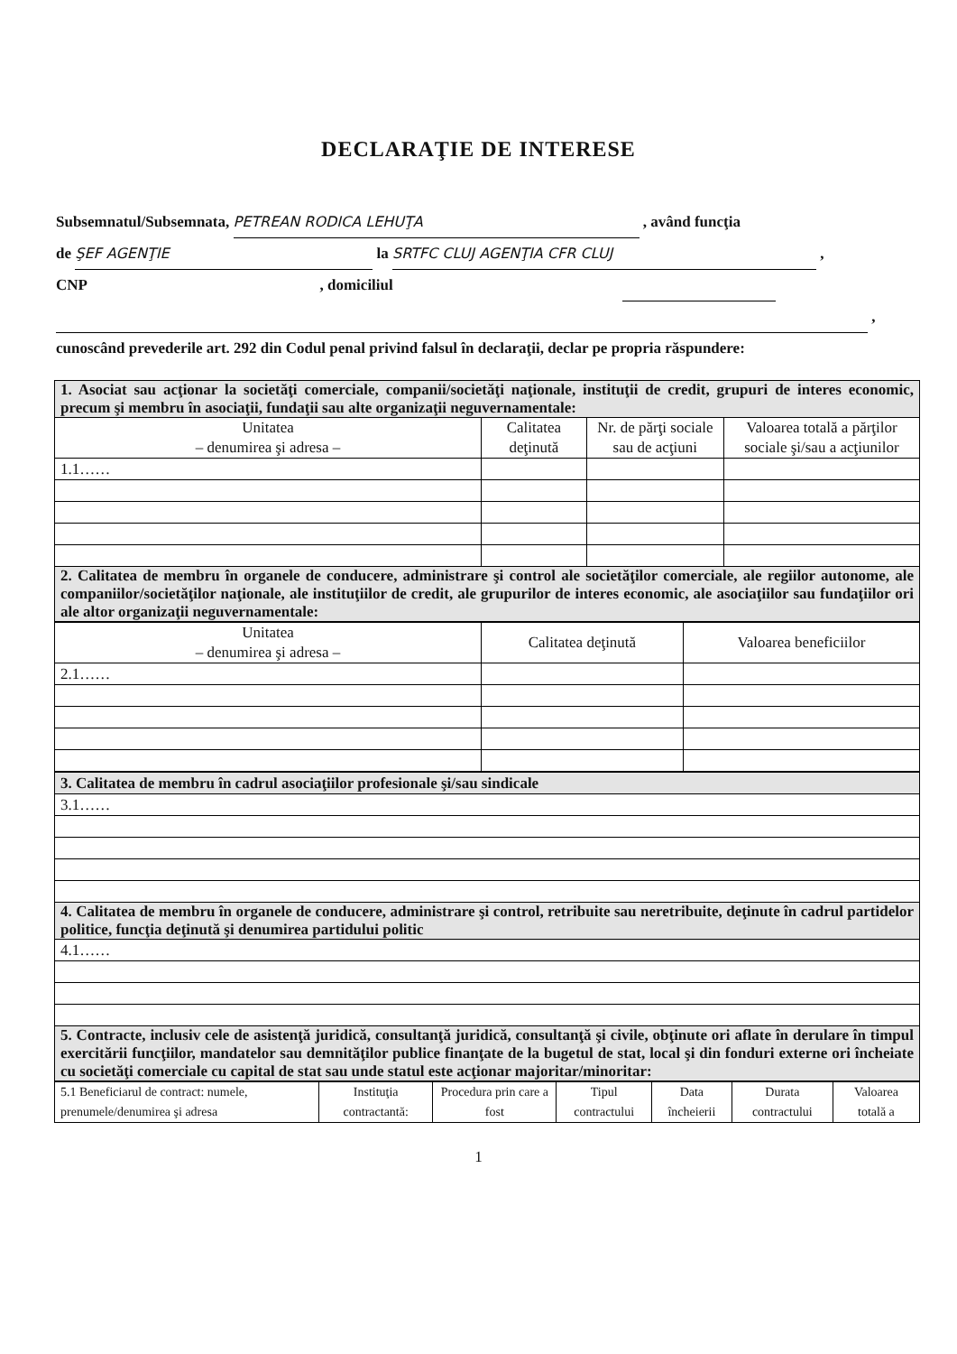DECLARAŢIE DE INTERESE
Subsemnatul/Subsemnata, PETREAN RODICA LEHUŢA , având funcţia
de ŞEF AGENŢIE la SRTFC CLUJ AGENŢIA CFR CLUJ ,
CNP , domiciliul
,
cunoscând prevederile art. 292 din Codul penal privind falsul în declaraţii, declar pe propria răspundere:
| 1. Asociat sau acţionar la societăţi comerciale, companii/societăţi naţionale, instituţii de credit, grupuri de interes economic, precum şi membru în asociaţii, fundaţii sau alte organizaţii neguvernamentale: | | | |
| Unitatea – denumirea şi adresa – | Calitatea deţinută | Nr. de părţi sociale sau de acţiuni | Valoarea totală a părţilor sociale şi/sau a acţiunilor |
| 1.1…… | | | |
| 2. Calitatea de membru în organele de conducere, administrare şi control ale societăţilor comerciale, ale regiilor autonome, ale companiilor/societăţilor naţionale, ale instituţiilor de credit, ale grupurilor de interes economic, ale asociaţiilor sau fundaţiilor ori ale altor organizaţii neguvernamentale: | | | |
| Unitatea – denumirea şi adresa – | Calitatea deţinută | Valoarea beneficiilor |
| --- | --- | --- |
| 2.1…… | | |
| 3. Calitatea de membru în cadrul asociaţiilor profesionale şi/sau sindicale |
| 3.1…… |
| 4. Calitatea de membru în organele de conducere, administrare şi control, retribuite sau neretribuite, deţinute în cadrul partidelor politice, funcţia deţinută şi denumirea partidului politic |
| 4.1…… |
| 5. Contracte, inclusiv cele de asistenţă juridică, consultanţă juridică, consultanţă şi civile, obţinute ori aflate în derulare în timpul exercitării funcţiilor, mandatelor sau demnităţilor publice finanţate de la bugetul de stat, local şi din fonduri externe ori încheiate cu societăţi comerciale cu capital de stat sau unde statul este acţionar majoritar/minoritar: |
| 5.1 Beneficiarul de contract: numele, prenumele/denumirea şi adresa | Instituţia contractantă: | Procedura prin care a fost | Tipul contractului | Data încheierii | Durata contractului | Valoarea totală a |
| --- | --- | --- | --- | --- | --- | --- |
1